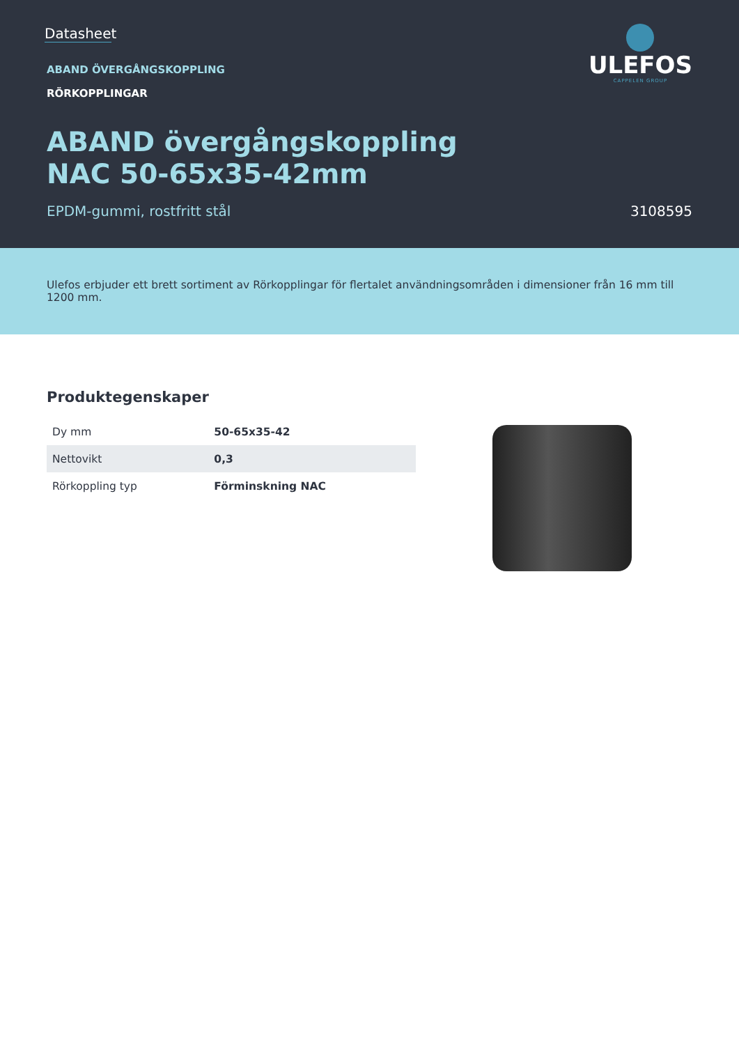Datasheet
ABAND ÖVERGÅNGSKOPPLING
RÖRKOPPLINGAR
ABAND övergångskoppling
NAC 50-65x35-42mm
EPDM-gummi, rostfritt stål 3108595
ULEFOS
CAPPELEN GROUP
Ulefos erbjuder ett brett sortiment av Rörkopplingar för flertalet användningsområden i dimensioner från 16 mm till 1200 mm.
Produktegenskaper
| Dy mm | 50-65x35-42 |
| Nettovikt | 0,3 |
| Rörkoppling typ | Förminskning NAC |